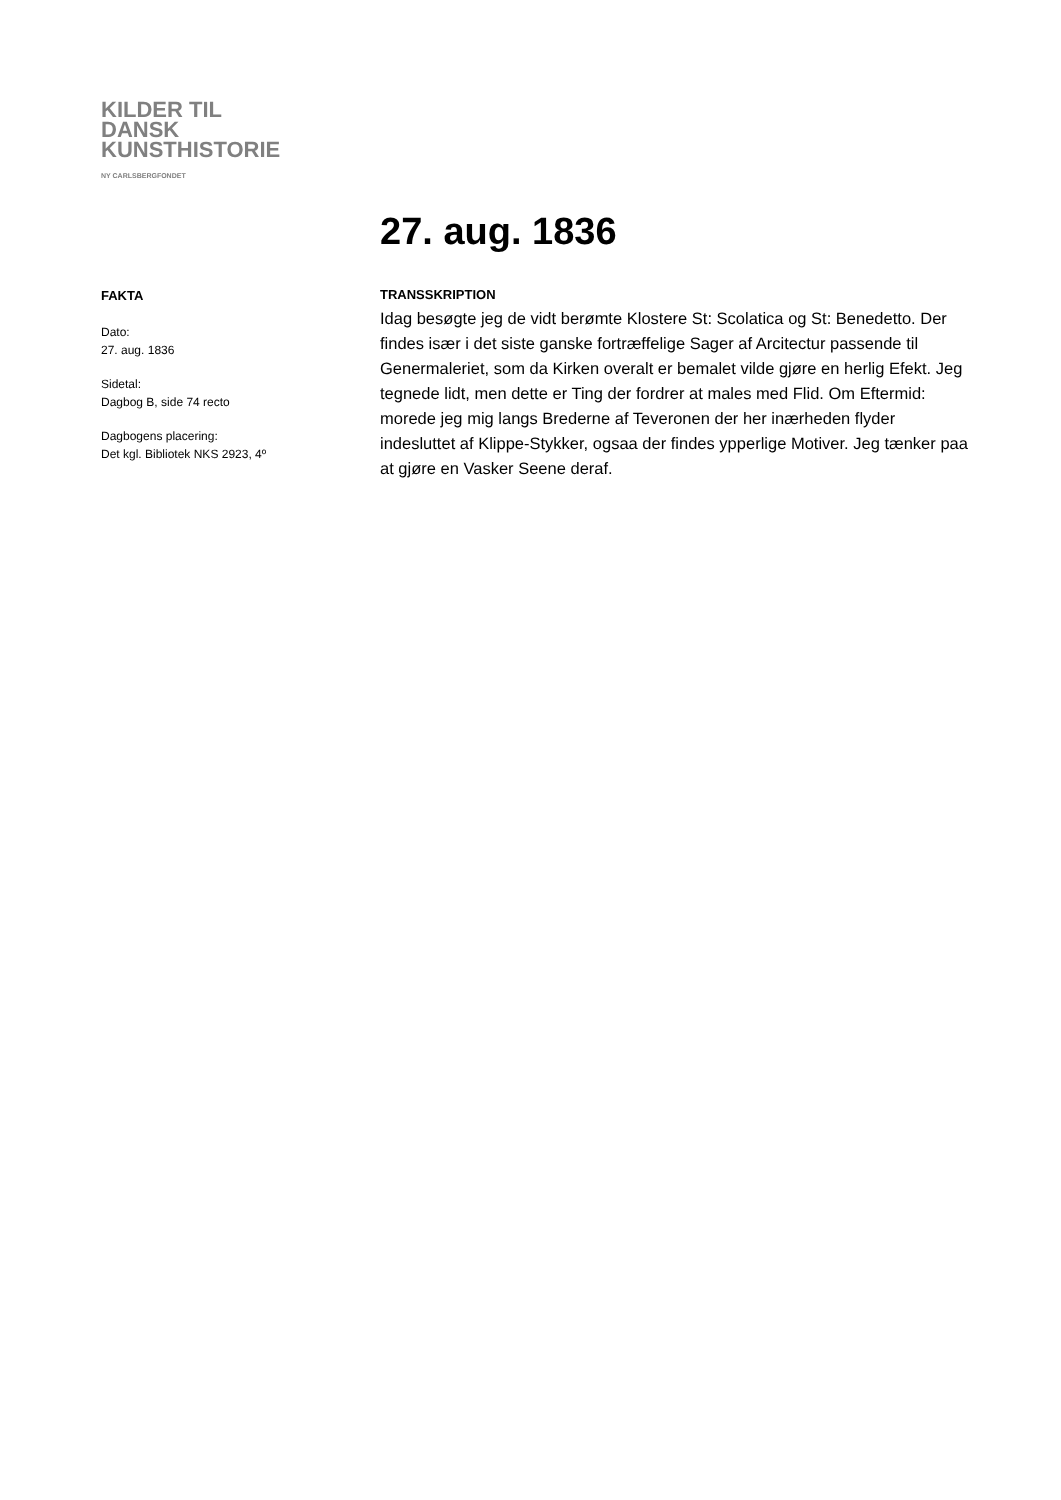KILDER TIL
DANSK
KUNSTHISTORIE
NY CARLSBERGFONDET
27. aug. 1836
FAKTA
Dato:
27. aug. 1836
Sidetal:
Dagbog B, side 74 recto
Dagbogens placering:
Det kgl. Bibliotek NKS 2923, 4º
TRANSSKRIPTION
Idag besøgte jeg de vidt berømte Klostere St: Scolatica og St: Benedetto. Der findes især i det siste ganske fortræffelige Sager af Arcitectur passende til Genermaleriet, som da Kirken overalt er bemalet vilde gjøre en herlig Efekt. Jeg tegnede lidt, men dette er Ting der fordrer at males med Flid. Om Eftermid: morede jeg mig langs Brederne af Teveronen der her inærheden flyder indesluttet af Klippe-Stykker, ogsaa der findes ypperlige Motiver. Jeg tænker paa at gjøre en Vasker Seene deraf.